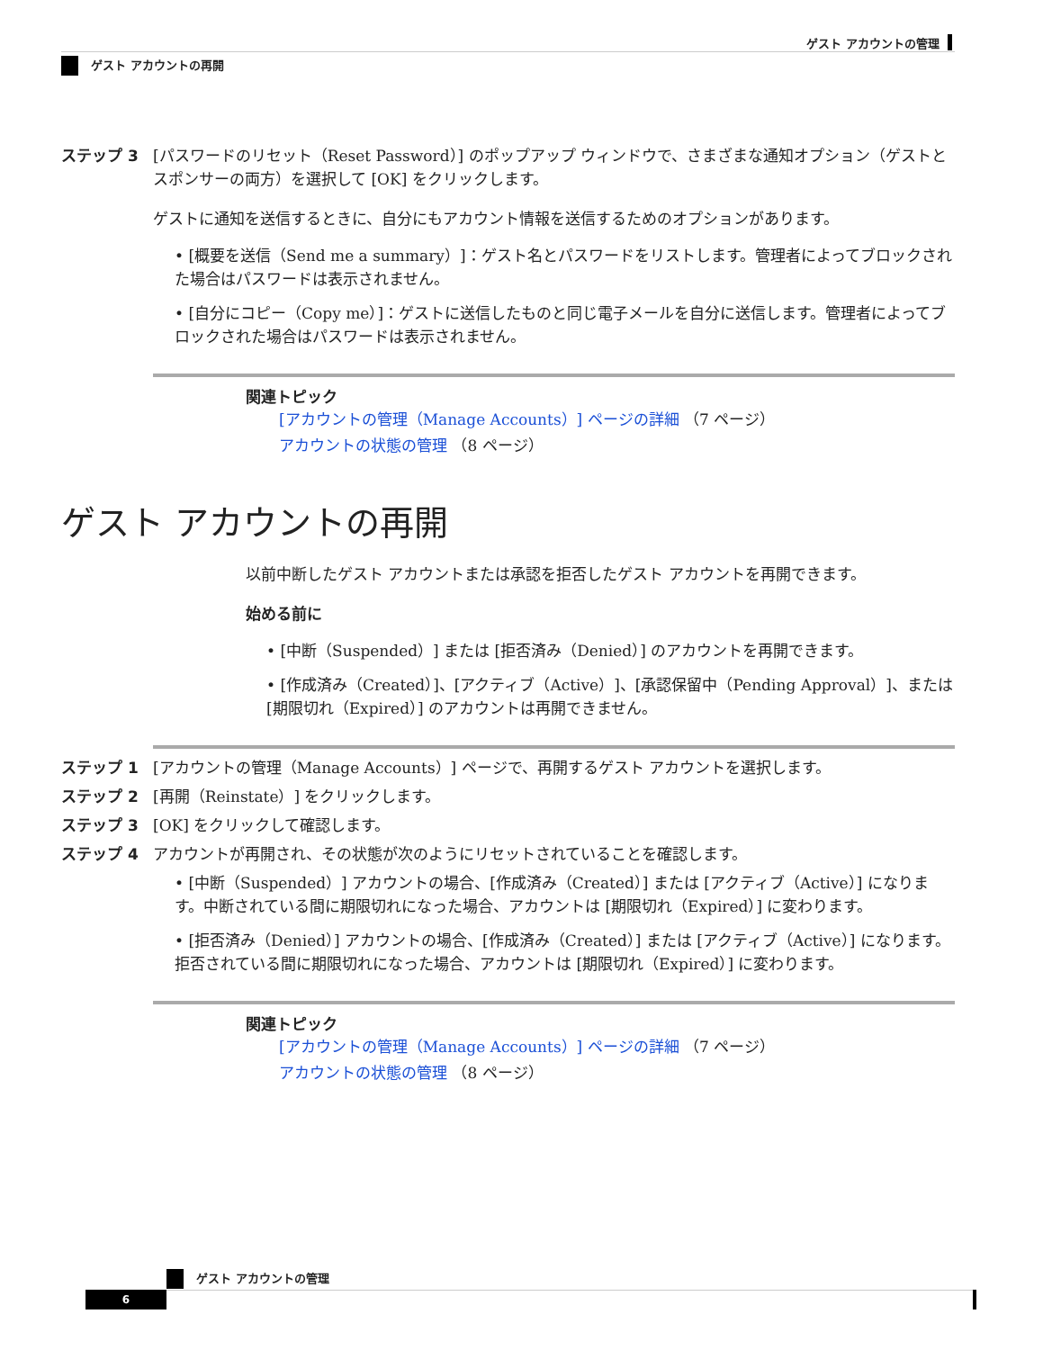ゲスト アカウントの管理
ゲスト アカウントの再開
ステップ 3 [パスワードのリセット（Reset Password）] のポップアップ ウィンドウで、さまざまな通知オプション（ゲストとスポンサーの両方）を選択して [OK] をクリックします。
ゲストに通知を送信するときに、自分にもアカウント情報を送信するためのオプションがあります。
• [概要を送信（Send me a summary）]：ゲスト名とパスワードをリストします。管理者によってブロックされた場合はパスワードは表示されません。
• [自分にコピー（Copy me）]：ゲストに送信したものと同じ電子メールを自分に送信します。管理者によってブロックされた場合はパスワードは表示されません。
関連トピック
[アカウントの管理（Manage Accounts）] ページの詳細 （7 ページ）
アカウントの状態の管理 （8 ページ）
ゲスト アカウントの再開
以前中断したゲスト アカウントまたは承認を拒否したゲスト アカウントを再開できます。
始める前に
• [中断（Suspended）] または [拒否済み（Denied）] のアカウントを再開できます。
• [作成済み（Created）]、[アクティブ（Active）]、[承認保留中（Pending Approval）]、または [期限切れ（Expired）] のアカウントは再開できません。
ステップ 1 [アカウントの管理（Manage Accounts）] ページで、再開するゲスト アカウントを選択します。
ステップ 2 [再開（Reinstate）] をクリックします。
ステップ 3 [OK] をクリックして確認します。
ステップ 4 アカウントが再開され、その状態が次のようにリセットされていることを確認します。
• [中断（Suspended）] アカウントの場合、[作成済み（Created）] または [アクティブ（Active）] になります。中断されている間に期限切れになった場合、アカウントは [期限切れ（Expired）] に変わります。
• [拒否済み（Denied）] アカウントの場合、[作成済み（Created）] または [アクティブ（Active）] になります。拒否されている間に期限切れになった場合、アカウントは [期限切れ（Expired）] に変わります。
関連トピック
[アカウントの管理（Manage Accounts）] ページの詳細 （7 ページ）
アカウントの状態の管理 （8 ページ）
ゲスト アカウントの管理
6